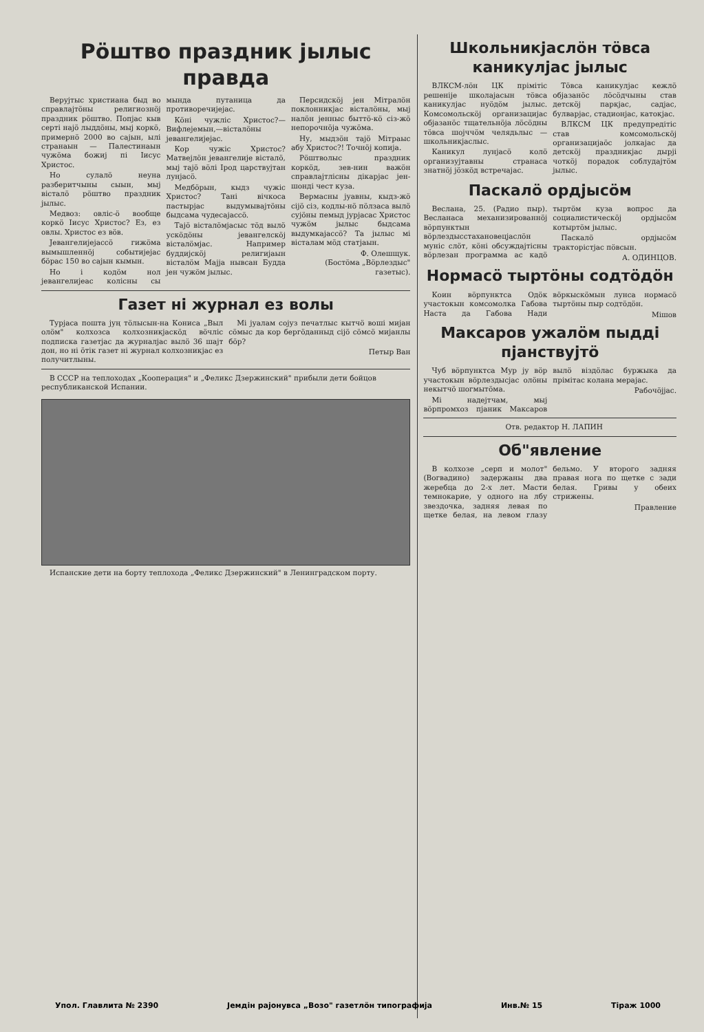Рöштво праздник јылыс правда
Веруjтыс христиана быд во справлаjтöны религиознöj праздник рöштво. Попjас кыв серті најö лыддöны, мыj коркö, примернö 2000 во сајын, ылі странаын — Палестинаын чужöма божиj пі Іисус Христос.
Но сулалö неуна разберитчыны сыын, мыj вісталö рöштво праздник јылыс.
Медвоз: овліс-ö вообще коркö Іисус Христос? Ез, ез овлы. Христос ез вöв.
Јевангелијејассö гижöма вымышленнöj событијејас бöрас 150 во сајын кымын.
Но і кодöм нол јевангелијеас колісны сы мында путаница да противоречијејас.
Кöні чужліс Христос?— Вифлејемын,—вісталöны јевангелијејас.
Кор чужіс Христос? Матвејлöн јевангелије вісталö, мыj тајö вöлі Ірод царствуjтан лунјасö.
Медбöрын, кыдз чужіс Христос? Тані вічкоса пастырјас выдумывајтöны быдсама чудесајассö.
Тајö вісталöмјасыс тöд вылö ускöдöны јевангелскöj вісталöмјас. Например буддијскöj религијаын вісталöм Мајја нывсан Будда јен чужöм јылыс.
Персидскöj јен Мітралöн поклонникјас вісталöны, мыj налöн јенныс быттö-кö сiз-жö непорочнöја чужöма.
Ну, мыдзöн тајö Мітраыс абу Христос?! Точнöj копија.
Рöштволыс праздник коркöд, зев-нин важöн справлаjтлісны дікарјас јен-шондi чест куза.
Вермасны јуавны, кыдз-жö сiјö сiз, кодлы-нö пöлзаса вылö суjöны пемыд јурјасас Христос чужöм јылыс быдсама выдумкајассö? Та јылыс мi вісталам мöд статјаын.
Ф. Олешщук.
(Бостöма „Вöрлездыс" газетыс).
Газет ні журнал ез волы
Турјаса пошта јуң тöлысын-на Кониса „Выл олöм" колхозса колхозникјаскöд вöчліс подписка газетјас да журналјас вылö 36 шајт дон, но нi öтік газет ні журнал колхозникјас ез получитлыны.
Мі јуалам сојуз печатлыс кытчö воші мијан сöмыс да кор бергöданныд сiјö сöмсö мијанлы бöр?
Петыр Ван
В СССР на теплоходах „Кооперация" и „Феликс Дзержинский" прибыли дети бойцов республиканской Испании.
Испанские дети на борту теплохода „Феликс Дзержинский" в Ленинградском порту.
Школьникјаслöн тöвса каникулјас јылыс
ВЛКСМ-лöн ЦК прімітіс решенije школајасын тöвса каникулјас нуöдöм јылыс. Комсомольскöj организацијас објазанöс тщательнöја лöсöдны тöвса шојччöм челядьлыс — школьникјаслыс.
Каникул лунјасö колö организуjтавны странаса знатнöj јöзкöд встречајас.
Тöвса каникулјас кежлö објазанöс лöсöдчыны став детскöj паркјас, садјас, булварјас, стадионјас, катокјас.
ВЛКСМ ЦК предупредітіс став комсомольскöj организацијаöс јолкајас да детскöj праздникјас дырjі чоткöj порадок соблудајтöм јылыс.
Паскалö ордјысöм
Веслана, 25. (Радио пыр). Весланаса механизированнöj вöрпунктын вöрлездысстахановецјаслöн муніс слöт, кöні обсуждаjтісны вöрлезан программа ас кадö тыртöм куза вопрос да социалистическöj ордјысöм котыртöм јылыс.
Паскалö ордјысöм тракторістјас пöвсын.
А. ОДИНЦОВ.
Нормасö тыртöны содтöдöн
Коин вöрпунктса Одöк участокын комсомолка Габова Наста да Габова Нади вöркыскöмын лунса нормасö тыртöны пыр содтöдöн.
Мішов
Максаров ужалöм пыдді пјанствуjтö
Чуб вöрпунктса Мур ју вöр участокын вöрлездысјас олöны некытчö шогмытöма.
Мі надејтчам, мыj вöрпромхоз пјаник Максаров вылö віздöлас буржыка да прімітас колана мерајас.
Рабочöjјас.
Отв. редактор Н. ЛАПИН
Об"явление
В колхозе „серп и молот" (Вогвадино) задержаны два жеребца до 2-х лет. Масти темнокарие, у одного на лбу звездочка, задняя левая по щетке белая, на левом глазу бельмо. У второго задняя правая нога по щетке с зади белая. Гривы у обеих стрижены.
Правление
Упол. Главлита № 2390 Јемдін рајонувса „Возо" газетлöн типографија Инв.№ 15 Тіраж 1000